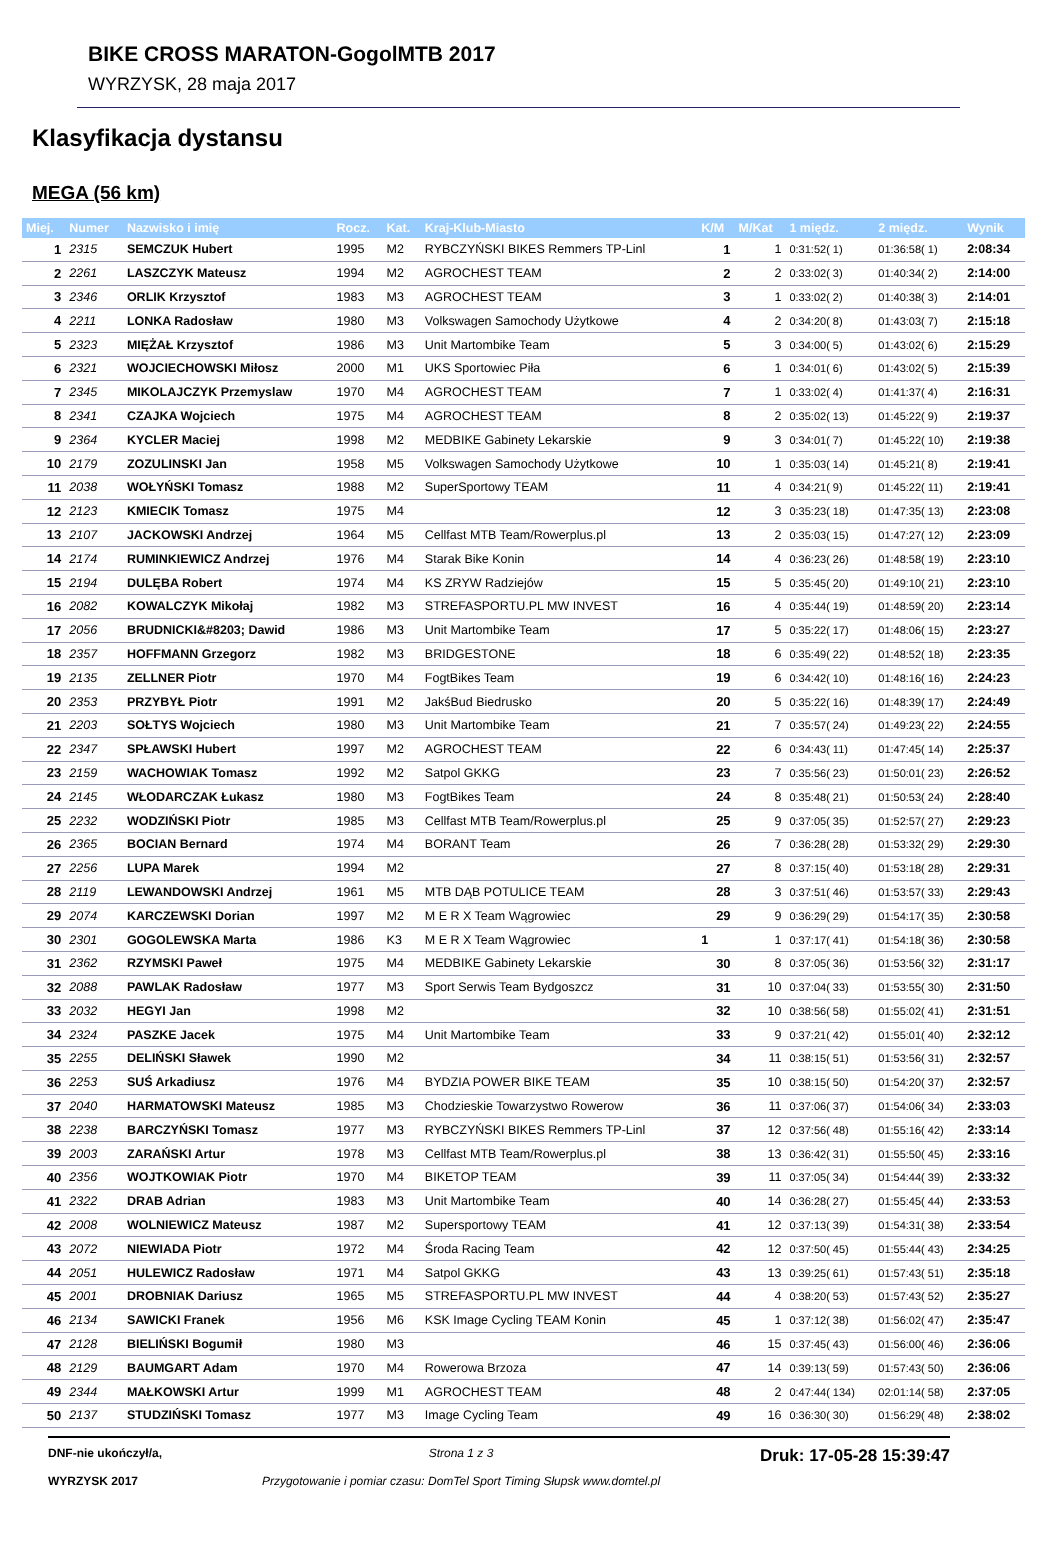BIKE CROSS MARATON-GogolMTB 2017
WYRZYSK, 28 maja 2017
Klasyfikacja dystansu
MEGA (56 km)
| Miej. | Numer | Nazwisko i imię | Rocz. | Kat. | Kraj-Klub-Miasto | K/M | M/Kat | 1 międz. | 2 międz. | Wynik |
| --- | --- | --- | --- | --- | --- | --- | --- | --- | --- | --- |
| 1 | 2315 | SEMCZUK Hubert | 1995 | M2 | RYBCZYŃSKI BIKES Remmers TP-Linl | 1 | 1 | 0:31:52( 1) | 01:36:58( 1) | 2:08:34 |
| 2 | 2261 | LASZCZYK Mateusz | 1994 | M2 | AGROCHEST TEAM | 2 | 2 | 0:33:02( 3) | 01:40:34( 2) | 2:14:00 |
| 3 | 2346 | ORLIK Krzysztof | 1983 | M3 | AGROCHEST TEAM | 3 | 1 | 0:33:02( 2) | 01:40:38( 3) | 2:14:01 |
| 4 | 2211 | LONKA Radosław | 1980 | M3 | Volkswagen Samochody Użytkowe | 4 | 2 | 0:34:20( 8) | 01:43:03( 7) | 2:15:18 |
| 5 | 2323 | MIĘŻAŁ Krzysztof | 1986 | M3 | Unit Martombike Team | 5 | 3 | 0:34:00( 5) | 01:43:02( 6) | 2:15:29 |
| 6 | 2321 | WOJCIECHOWSKI Miłosz | 2000 | M1 | UKS Sportowiec Piła | 6 | 1 | 0:34:01( 6) | 01:43:02( 5) | 2:15:39 |
| 7 | 2345 | MIKOLAJCZYK Przemyslaw | 1970 | M4 | AGROCHEST TEAM | 7 | 1 | 0:33:02( 4) | 01:41:37( 4) | 2:16:31 |
| 8 | 2341 | CZAJKA Wojciech | 1975 | M4 | AGROCHEST TEAM | 8 | 2 | 0:35:02( 13) | 01:45:22( 9) | 2:19:37 |
| 9 | 2364 | KYCLER Maciej | 1998 | M2 | MEDBIKE Gabinety Lekarskie | 9 | 3 | 0:34:01( 7) | 01:45:22( 10) | 2:19:38 |
| 10 | 2179 | ZOZULINSKI Jan | 1958 | M5 | Volkswagen Samochody Użytkowe | 10 | 1 | 0:35:03( 14) | 01:45:21( 8) | 2:19:41 |
| 11 | 2038 | WOŁYŃSKI Tomasz | 1988 | M2 | SuperSportowy TEAM | 11 | 4 | 0:34:21( 9) | 01:45:22( 11) | 2:19:41 |
| 12 | 2123 | KMIECIK Tomasz | 1975 | M4 | | 12 | 3 | 0:35:23( 18) | 01:47:35( 13) | 2:23:08 |
| 13 | 2107 | JACKOWSKI Andrzej | 1964 | M5 | Cellfast MTB Team/Rowerplus.pl | 13 | 2 | 0:35:03( 15) | 01:47:27( 12) | 2:23:09 |
| 14 | 2174 | RUMINKIEWICZ Andrzej | 1976 | M4 | Starak Bike Konin | 14 | 4 | 0:36:23( 26) | 01:48:58( 19) | 2:23:10 |
| 15 | 2194 | DULĘBA Robert | 1974 | M4 | KS ZRYW Radziejów | 15 | 5 | 0:35:45( 20) | 01:49:10( 21) | 2:23:10 |
| 16 | 2082 | KOWALCZYK Mikołaj | 1982 | M3 | STREFASPORTU.PL MW INVEST | 16 | 4 | 0:35:44( 19) | 01:48:59( 20) | 2:23:14 |
| 17 | 2056 | BRUDNICKI&#8203; Dawid | 1986 | M3 | Unit Martombike Team | 17 | 5 | 0:35:22( 17) | 01:48:06( 15) | 2:23:27 |
| 18 | 2357 | HOFFMANN Grzegorz | 1982 | M3 | BRIDGESTONE | 18 | 6 | 0:35:49( 22) | 01:48:52( 18) | 2:23:35 |
| 19 | 2135 | ZELLNER Piotr | 1970 | M4 | FogtBikes Team | 19 | 6 | 0:34:42( 10) | 01:48:16( 16) | 2:24:23 |
| 20 | 2353 | PRZYBYŁ Piotr | 1991 | M2 | JakśBud Biedrusko | 20 | 5 | 0:35:22( 16) | 01:48:39( 17) | 2:24:49 |
| 21 | 2203 | SOŁTYS Wojciech | 1980 | M3 | Unit Martombike Team | 21 | 7 | 0:35:57( 24) | 01:49:23( 22) | 2:24:55 |
| 22 | 2347 | SPŁAWSKI Hubert | 1997 | M2 | AGROCHEST TEAM | 22 | 6 | 0:34:43( 11) | 01:47:45( 14) | 2:25:37 |
| 23 | 2159 | WACHOWIAK Tomasz | 1992 | M2 | Satpol GKKG | 23 | 7 | 0:35:56( 23) | 01:50:01( 23) | 2:26:52 |
| 24 | 2145 | WŁODARCZAK Łukasz | 1980 | M3 | FogtBikes Team | 24 | 8 | 0:35:48( 21) | 01:50:53( 24) | 2:28:40 |
| 25 | 2232 | WODZIŃSKI Piotr | 1985 | M3 | Cellfast MTB Team/Rowerplus.pl | 25 | 9 | 0:37:05( 35) | 01:52:57( 27) | 2:29:23 |
| 26 | 2365 | BOCIAN Bernard | 1974 | M4 | BORANT Team | 26 | 7 | 0:36:28( 28) | 01:53:32( 29) | 2:29:30 |
| 27 | 2256 | LUPA Marek | 1994 | M2 | | 27 | 8 | 0:37:15( 40) | 01:53:18( 28) | 2:29:31 |
| 28 | 2119 | LEWANDOWSKI Andrzej | 1961 | M5 | MTB DĄB POTULICE TEAM | 28 | 3 | 0:37:51( 46) | 01:53:57( 33) | 2:29:43 |
| 29 | 2074 | KARCZEWSKI Dorian | 1997 | M2 | M E R X Team Wągrowiec | 29 | 9 | 0:36:29( 29) | 01:54:17( 35) | 2:30:58 |
| 30 | 2301 | GOGOLEWSKA Marta | 1986 | K3 | M E R X Team Wągrowiec | 1 | 1 | 0:37:17( 41) | 01:54:18( 36) | 2:30:58 |
| 31 | 2362 | RZYMSKI Paweł | 1975 | M4 | MEDBIKE Gabinety Lekarskie | 30 | 8 | 0:37:05( 36) | 01:53:56( 32) | 2:31:17 |
| 32 | 2088 | PAWLAK Radosław | 1977 | M3 | Sport Serwis Team Bydgoszcz | 31 | 10 | 0:37:04( 33) | 01:53:55( 30) | 2:31:50 |
| 33 | 2032 | HEGYI Jan | 1998 | M2 | | 32 | 10 | 0:38:56( 58) | 01:55:02( 41) | 2:31:51 |
| 34 | 2324 | PASZKE Jacek | 1975 | M4 | Unit Martombike Team | 33 | 9 | 0:37:21( 42) | 01:55:01( 40) | 2:32:12 |
| 35 | 2255 | DELIŃSKI Sławek | 1990 | M2 | | 34 | 11 | 0:38:15( 51) | 01:53:56( 31) | 2:32:57 |
| 36 | 2253 | SUŚ Arkadiusz | 1976 | M4 | BYDZIA POWER BIKE TEAM | 35 | 10 | 0:38:15( 50) | 01:54:20( 37) | 2:32:57 |
| 37 | 2040 | HARMATOWSKI Mateusz | 1985 | M3 | Chodzieskie Towarzystwo Rowerow | 36 | 11 | 0:37:06( 37) | 01:54:06( 34) | 2:33:03 |
| 38 | 2238 | BARCZYŃSKI Tomasz | 1977 | M3 | RYBCZYŃSKI BIKES Remmers TP-Linl | 37 | 12 | 0:37:56( 48) | 01:55:16( 42) | 2:33:14 |
| 39 | 2003 | ZARAŃSKI Artur | 1978 | M3 | Cellfast MTB Team/Rowerplus.pl | 38 | 13 | 0:36:42( 31) | 01:55:50( 45) | 2:33:16 |
| 40 | 2356 | WOJTKOWIAK Piotr | 1970 | M4 | BIKETOP TEAM | 39 | 11 | 0:37:05( 34) | 01:54:44( 39) | 2:33:32 |
| 41 | 2322 | DRAB Adrian | 1983 | M3 | Unit Martombike Team | 40 | 14 | 0:36:28( 27) | 01:55:45( 44) | 2:33:53 |
| 42 | 2008 | WOLNIEWICZ Mateusz | 1987 | M2 | Supersportowy TEAM | 41 | 12 | 0:37:13( 39) | 01:54:31( 38) | 2:33:54 |
| 43 | 2072 | NIEWIADA Piotr | 1972 | M4 | Środa Racing Team | 42 | 12 | 0:37:50( 45) | 01:55:44( 43) | 2:34:25 |
| 44 | 2051 | HULEWICZ Radosław | 1971 | M4 | Satpol GKKG | 43 | 13 | 0:39:25( 61) | 01:57:43( 51) | 2:35:18 |
| 45 | 2001 | DROBNIAK Dariusz | 1965 | M5 | STREFASPORTU.PL MW INVEST | 44 | 4 | 0:38:20( 53) | 01:57:43( 52) | 2:35:27 |
| 46 | 2134 | SAWICKI Franek | 1956 | M6 | KSK Image Cycling TEAM Konin | 45 | 1 | 0:37:12( 38) | 01:56:02( 47) | 2:35:47 |
| 47 | 2128 | BIELIŃSKI Bogumił | 1980 | M3 | | 46 | 15 | 0:37:45( 43) | 01:56:00( 46) | 2:36:06 |
| 48 | 2129 | BAUMGART Adam | 1970 | M4 | Rowerowa Brzoza | 47 | 14 | 0:39:13( 59) | 01:57:43( 50) | 2:36:06 |
| 49 | 2344 | MAŁKOWSKI Artur | 1999 | M1 | AGROCHEST TEAM | 48 | 2 | 0:47:44( 134) | 02:01:14( 58) | 2:37:05 |
| 50 | 2137 | STUDZIŃSKI Tomasz | 1977 | M3 | Image Cycling Team | 49 | 16 | 0:36:30( 30) | 01:56:29( 48) | 2:38:02 |
DNF-nie ukończył/a,
WYRZYSK 2017
Strona 1 z 3
Przygotowanie i pomiar czasu: DomTel Sport Timing Słupsk www.domtel.pl
Druk: 17-05-28 15:39:47